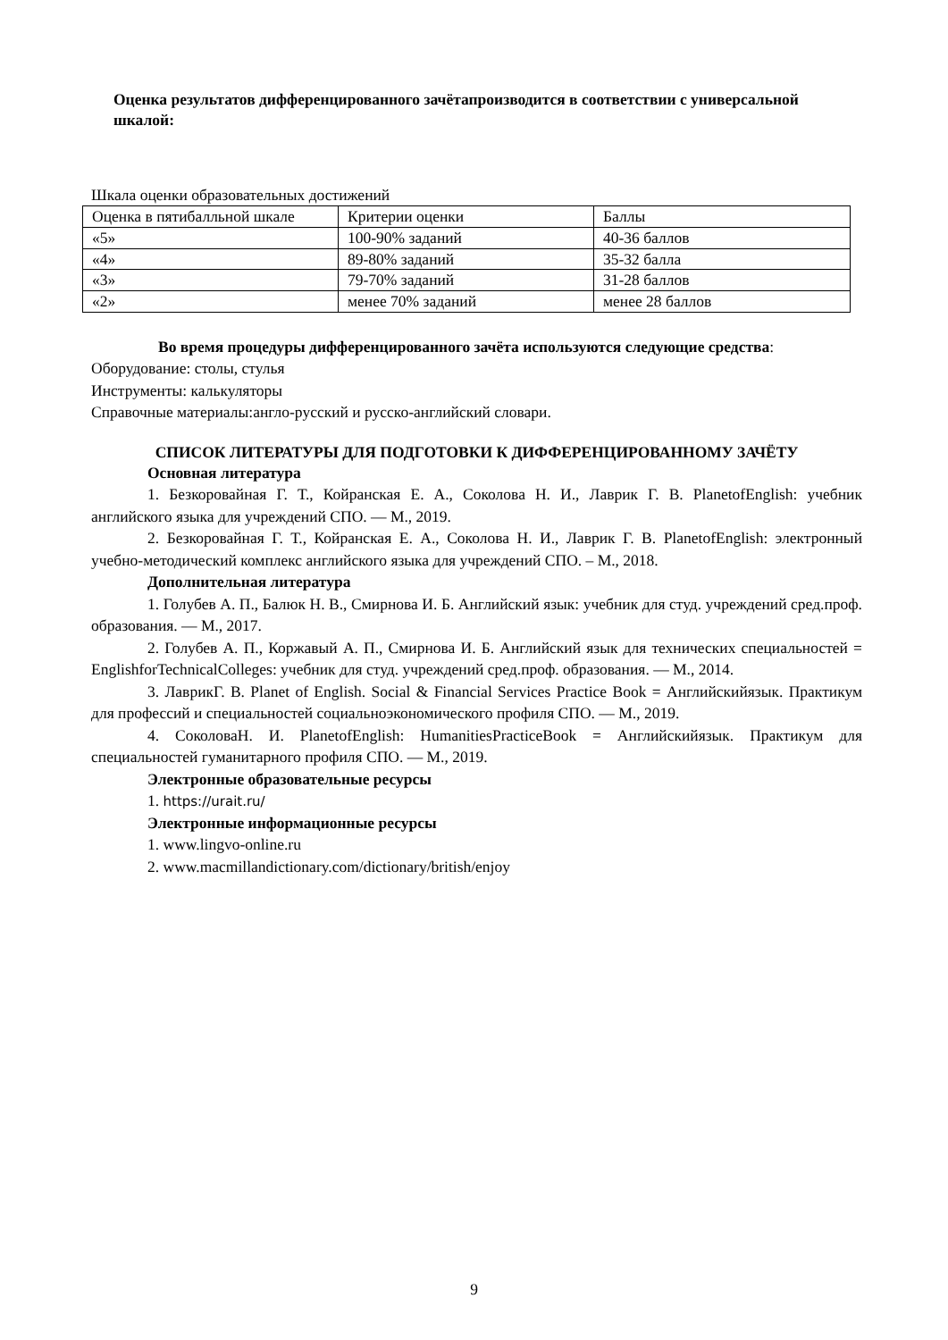Оценка результатов дифференцированного зачётапроизводится в соответствии с универсальной шкалой:
Шкала оценки образовательных достижений
| Оценка в пятибалльной шкале | Критерии оценки | Баллы |
| «5» | 100-90% заданий | 40-36 баллов |
| «4» | 89-80% заданий | 35-32 балла |
| «3» | 79-70% заданий | 31-28 баллов |
| «2» | менее 70% заданий | менее 28 баллов |
Во время процедуры дифференцированного зачёта используются следующие средства:
Оборудование: столы, стулья
Инструменты: калькуляторы
Справочные материалы:англо-русский и русско-английский словари.
СПИСОК ЛИТЕРАТУРЫ ДЛЯ ПОДГОТОВКИ К ДИФФЕРЕНЦИРОВАННОМУ ЗАЧЁТУ
Основная литература
1. Безкоровайная Г. Т., Койранская Е. А., Соколова Н. И., Лаврик Г. В. PlanetofEnglish: учебник английского языка для учреждений СПО. — М., 2019.
2. Безкоровайная Г. Т., Койранская Е. А., Соколова Н. И., Лаврик Г. В. PlanetofEnglish: электронный учебно-методический комплекс английского языка для учреждений СПО. – М., 2018.
Дополнительная литература
1. Голубев А. П., Балюк Н. В., Смирнова И. Б. Английский язык: учебник для студ. учреждений сред.проф. образования. — М., 2017.
2. Голубев А. П., Коржавый А. П., Смирнова И. Б. Английский язык для технических специальностей = EnglishforTechnicalColleges: учебник для студ. учреждений сред.проф. образования. — М., 2014.
3. ЛаврикГ. В. Planet of English. Social & Financial Services Practice Book = Английскийязык. Практикум для профессий и специальностей социальноэкономического профиля СПО. — М., 2019.
4. СоколоваН. И. PlanetofEnglish: HumanitiesPracticeBook = Английскийязык. Практикум для специальностей гуманитарного профиля СПО. — М., 2019.
Электронные образовательные ресурсы
1. https://urait.ru/
Электронные информационные ресурсы
1. www.lingvo-online.ru
2. www.macmillandictionary.com/dictionary/british/enjoy
9